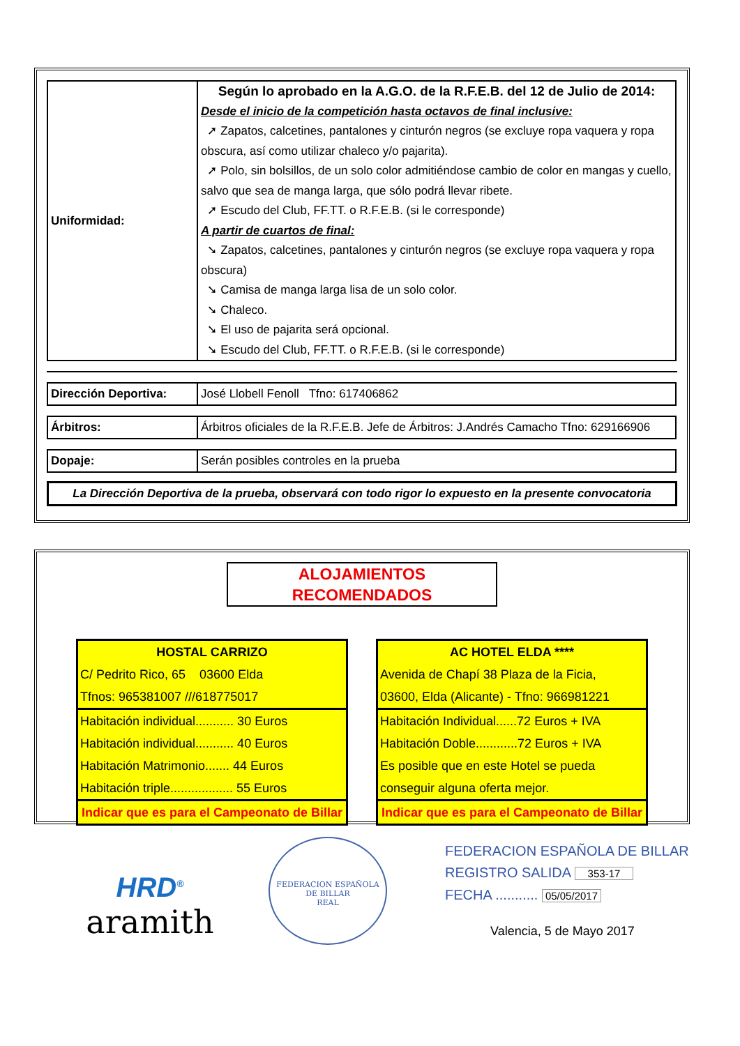| Uniformidad: | Según lo aprobado en la A.G.O. de la R.F.E.B. del 12 de Julio de 2014: Desde el inicio de la competición hasta octavos de final inclusive: ➚ Zapatos, calcetines, pantalones y cinturón negros (se excluye ropa vaquera y ropa obscura, así como utilizar chaleco y/o pajarita). ➚ Polo, sin bolsillos, de un solo color admitiéndose cambio de color en mangas y cuello, salvo que sea de manga larga, que sólo podrá llevar ribete. ➚ Escudo del Club, FF.TT. o R.F.E.B. (si le corresponde) A partir de cuartos de final: ➘ Zapatos, calcetines, pantalones y cinturón negros (se excluye ropa vaquera y ropa obscura) ➘ Camisa de manga larga lisa de un solo color. ➘ Chaleco. ➘ El uso de pajarita será opcional. ➘ Escudo del Club, FF.TT. o R.F.E.B. (si le corresponde) |
| Dirección Deportiva: | José Llobell Fenoll Tfno: 617406862 |
| Árbitros: | Árbitros oficiales de la R.F.E.B. Jefe de Árbitros: J.Andrés Camacho Tfno: 629166906 |
| Dopaje: | Serán posibles controles en la prueba |
La Dirección Deportiva de la prueba, observará con todo rigor lo expuesto en la presente convocatoria
ALOJAMIENTOS RECOMENDADOS
| HOSTAL CARRIZO C/ Pedrito Rico, 65 03600 Elda Tfnos: 965381007 ///618775017 |
| Habitación individual........... 30 Euros Habitación individual........... 40 Euros Habitación Matrimonio....... 44 Euros Habitación triple.................. 55 Euros |
| Indicar que es para el Campeonato de Billar |
| AC HOTEL ELDA **** Avenida de Chapí 38 Plaza de la Ficia, 03600, Elda (Alicante) - Tfno: 966981221 |
| Habitación Individual......72 Euros + IVA Habitación Doble............72 Euros + IVA Es posible que en este Hotel se pueda conseguir alguna oferta mejor. |
| Indicar que es para el Campeonato de Billar |
HRD<sup>®</sup>
aramith
FEDERACION ESPAÑOLA DE BILLAR
REAL
FEDERACION ESPAÑOLA DE BILLAR
REGISTRO SALIDA 353-17
FECHA ........... 05/05/2017
Valencia, 5 de Mayo 2017